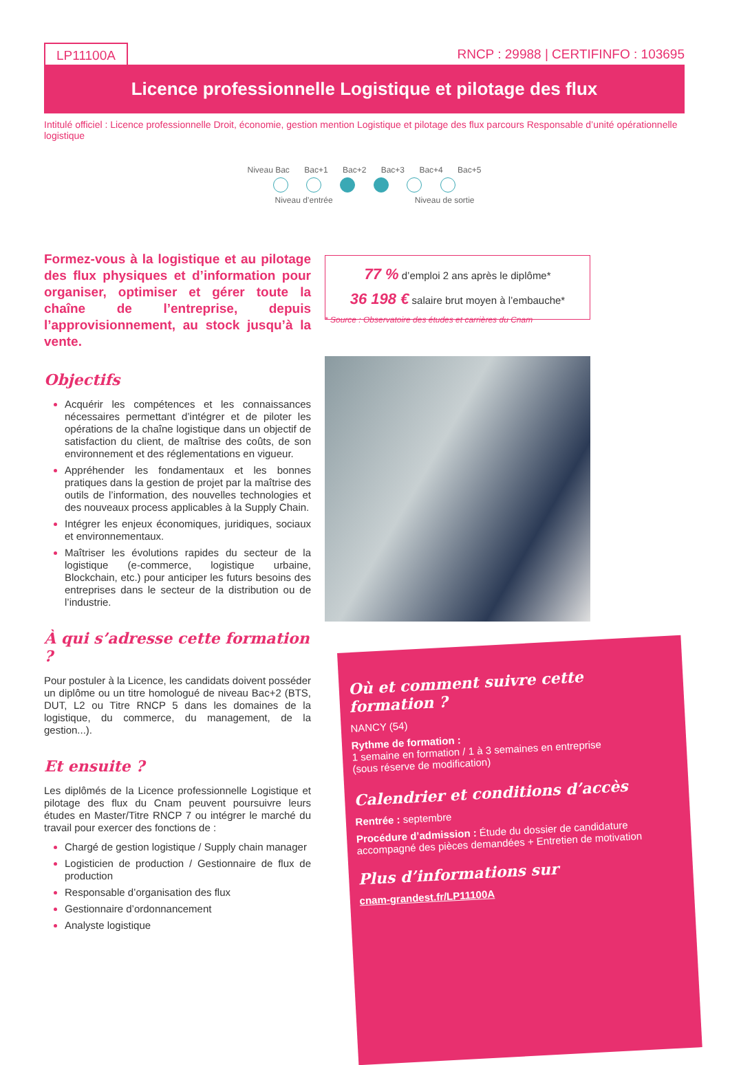LP11100A RNCP : 29988 | CERTIFINFO : 103695
Licence professionnelle Logistique et pilotage des flux
Intitulé officiel : Licence professionnelle Droit, économie, gestion mention Logistique et pilotage des flux parcours Responsable d’unité opérationnelle logistique
Niveau Bac Bac+1 Bac+2 Bac+3 Bac+4 Bac+5
Niveau d’entrée Niveau de sortie
Formez-vous à la logistique et au pilotage des flux physiques et d’information pour organiser, optimiser et gérer toute la chaîne de l’entreprise, depuis l’approvisionnement, au stock jusqu’à la vente.
Objectifs
Acquérir les compétences et les connaissances nécessaires permettant d’intégrer et de piloter les opérations de la chaîne logistique dans un objectif de satisfaction du client, de maîtrise des coûts, de son environnement et des réglementations en vigueur.
Appréhender les fondamentaux et les bonnes pratiques dans la gestion de projet par la maîtrise des outils de l’information, des nouvelles technologies et des nouveaux process applicables à la Supply Chain.
Intégrer les enjeux économiques, juridiques, sociaux et environnementaux.
Maîtriser les évolutions rapides du secteur de la logistique (e-commerce, logistique urbaine, Blockchain, etc.) pour anticiper les futurs besoins des entreprises dans le secteur de la distribution ou de l’industrie.
À qui s’adresse cette formation ?
Pour postuler à la Licence, les candidats doivent posséder un diplôme ou un titre homologué de niveau Bac+2 (BTS, DUT, L2 ou Titre RNCP 5 dans les domaines de la logistique, du commerce, du management, de la gestion...).
Et ensuite ?
Les diplômés de la Licence professionnelle Logistique et pilotage des flux du Cnam peuvent poursuivre leurs études en Master/Titre RNCP 7 ou intégrer le marché du travail pour exercer des fonctions de :
Chargé de gestion logistique / Supply chain manager
Logisticien de production / Gestionnaire de flux de production
Responsable d’organisation des flux
Gestionnaire d’ordonnancement
Analyste logistique
77 % d’emploi 2 ans après le diplôme*
36 198 € salaire brut moyen à l’embauche*
* Source : Observatoire des études et carrières du Cnam
Où et comment suivre cette formation ?
NANCY (54)
Rythme de formation :
1 semaine en formation / 1 à 3 semaines en entreprise
(sous réserve de modification)
Calendrier et conditions d’accès
Rentrée : septembre
Procédure d’admission : Étude du dossier de candidature accompagné des pièces demandées + Entretien de motivation
Plus d’informations sur
cnam-grandest.fr/LP11100A